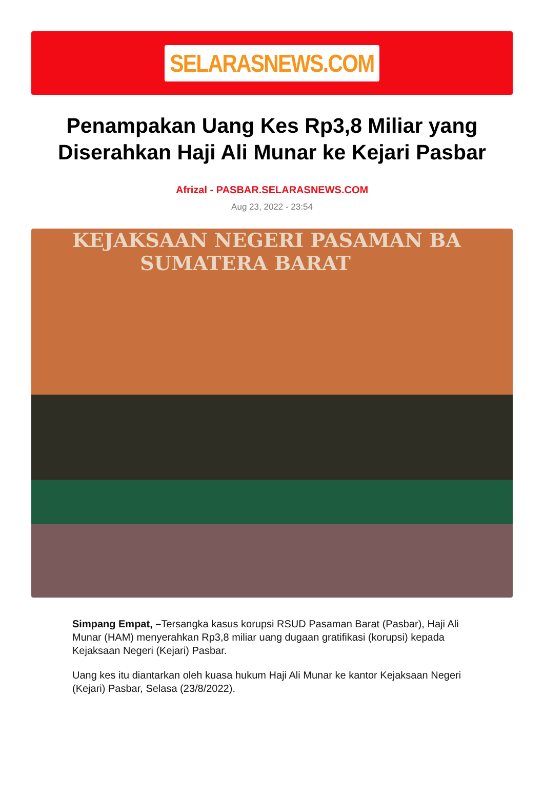SELARASNEWS.COM
Penampakan Uang Kes Rp3,8 Miliar yang Diserahkan Haji Ali Munar ke Kejari Pasbar
Afrizal - PASBAR.SELARASNEWS.COM
Aug 23, 2022 - 23:54
KEJAKSAAN NEGERI PASAMAN BA
SUMATERA BARAT
Simpang Empat, –Tersangka kasus korupsi RSUD Pasaman Barat (Pasbar), Haji Ali Munar (HAM) menyerahkan Rp3,8 miliar uang dugaan gratifikasi (korupsi) kepada Kejaksaan Negeri (Kejari) Pasbar.
Uang kes itu diantarkan oleh kuasa hukum Haji Ali Munar ke kantor Kejaksaan Negeri (Kejari) Pasbar, Selasa (23/8/2022).